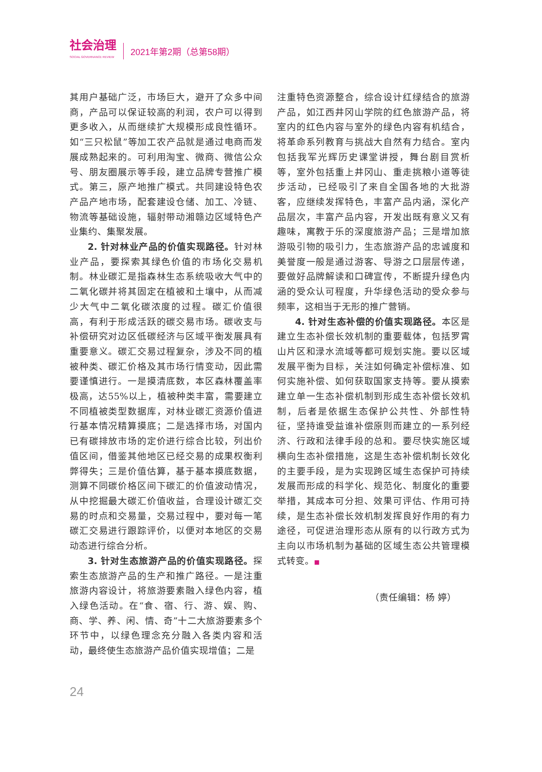社会治理
SOCIAL GOVERNANCE REVIEW
2021年第2期（总第58期）
其用户基础广泛，市场巨大，避开了众多中间商，产品可以保证较高的利润，农户可以得到更多收入，从而继续扩大规模形成良性循环。如“三只松鼠”等加工农产品就是通过电商而发展成熟起来的。可利用淘宝、微商、微信公众号、朋友圈展示等手段，建立品牌专营推广模式。第三，原产地推广模式。共同建设特色农产品产地市场，配套建设仓储、加工、冷链、物流等基础设施，辐射带动湘赣边区域特色产业集约、集聚发展。
2. 针对林业产品的价值实现路径。针对林业产品，要探索其绿色价值的市场化交易机制。林业碳汇是指森林生态系统吸收大气中的二氧化碳并将其固定在植被和土壤中，从而减少大气中二氧化碳浓度的过程。碳汇价值很高，有利于形成活跃的碳交易市场。碳收支与补偿研究对边区低碳经济与区域平衡发展具有重要意义。碳汇交易过程复杂，涉及不同的植被种类、碳汇价格及其市场行情变动，因此需要谨慎进行。一是摸清底数，本区森林覆盖率极高，达55%以上，植被种类丰富，需要建立不同植被类型数据库，对林业碳汇资源价值进行基本情况精算摸底；二是选择市场，对国内已有碳排放市场的定价进行综合比较，列出价值区间，借鉴其他地区已经交易的成果权衡利弊得失；三是价值估算，基于基本摸底数据，测算不同碳价格区间下碳汇的价值波动情况，从中挖掘最大碳汇价值收益，合理设计碳汇交易的时点和交易量，交易过程中，要对每一笔碳汇交易进行跟踪评价，以便对本地区的交易动态进行综合分析。
3. 针对生态旅游产品的价值实现路径。探索生态旅游产品的生产和推广路径。一是注重旅游内容设计，将旅游要素融入绿色内容，植入绿色活动。在“食、宿、行、游、娱、购、商、学、养、闲、情、奇”十二大旅游要素多个环节中，以绿色理念充分融入各类内容和活动，最终使生态旅游产品价值实现增值；二是
注重特色资源整合，综合设计红绿结合的旅游产品，如江西井冈山学院的红色旅游产品，将室内的红色内容与室外的绿色内容有机结合，将革命系列教育与挑战大自然有力结合。室内包括我军光辉历史课堂讲授，舞台剧目赏析等，室外包括重上井冈山、重走挑粮小道等徒步活动，已经吸引了来自全国各地的大批游客，应继续发挥特色，丰富产品内涵，深化产品层次，丰富产品内容，开发出既有意义又有趣味，寓教于乐的深度旅游产品；三是增加旅游吸引物的吸引力，生态旅游产品的忠诚度和美誉度一般是通过游客、导游之口层层传递，要做好品牌解读和口碑宣传，不断提升绿色内涵的受众认可程度，升华绿色活动的受众参与频率，这相当于无形的推广营销。
4. 针对生态补偿的价值实现路径。本区是建立生态补偿长效机制的重要载体，包括罗霄山片区和渌水流域等都可规划实施。要以区域发展平衡为目标，关注如何确定补偿标准、如何实施补偿、如何获取国家支持等。要从摸索建立单一生态补偿机制到形成生态补偿长效机制，后者是依据生态保护公共性、外部性特征，坚持谁受益谁补偿原则而建立的一系列经济、行政和法律手段的总和。要尽快实施区域横向生态补偿措施，这是生态补偿机制长效化的主要手段，是为实现跨区域生态保护可持续发展而形成的科学化、规范化、制度化的重要举措，其成本可分担、效果可评估、作用可持续，是生态补偿长效机制发挥良好作用的有力途径，可促进治理形态从原有的以行政方式为主向以市场机制为基础的区域生态公共管理模式转变。■
（责任编辑：杨 婷）
24